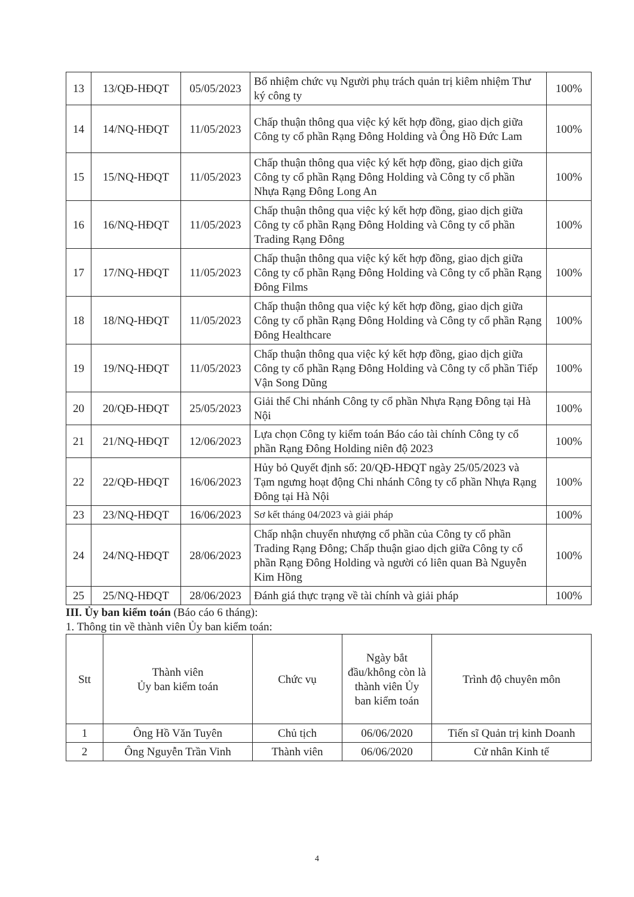| 13 | 13/QĐ-HĐQT | 05/05/2023 | Bổ nhiệm chức vụ Người phụ trách quản trị kiêm nhiệm Thư ký công ty | 100% |
| 14 | 14/NQ-HĐQT | 11/05/2023 | Chấp thuận thông qua việc ký kết hợp đồng, giao dịch giữa Công ty cổ phần Rạng Đông Holding và Ông Hồ Đức Lam | 100% |
| 15 | 15/NQ-HĐQT | 11/05/2023 | Chấp thuận thông qua việc ký kết hợp đồng, giao dịch giữa Công ty cổ phần Rạng Đông Holding và Công ty cổ phần Nhựa Rạng Đông Long An | 100% |
| 16 | 16/NQ-HĐQT | 11/05/2023 | Chấp thuận thông qua việc ký kết hợp đồng, giao dịch giữa Công ty cổ phần Rạng Đông Holding và Công ty cổ phần Trading Rạng Đông | 100% |
| 17 | 17/NQ-HĐQT | 11/05/2023 | Chấp thuận thông qua việc ký kết hợp đồng, giao dịch giữa Công ty cổ phần Rạng Đông Holding và Công ty cổ phần Rạng Đông Films | 100% |
| 18 | 18/NQ-HĐQT | 11/05/2023 | Chấp thuận thông qua việc ký kết hợp đồng, giao dịch giữa Công ty cổ phần Rạng Đông Holding và Công ty cổ phần Rạng Đông Healthcare | 100% |
| 19 | 19/NQ-HĐQT | 11/05/2023 | Chấp thuận thông qua việc ký kết hợp đồng, giao dịch giữa Công ty cổ phần Rạng Đông Holding và Công ty cổ phần Tiếp Vận Song Dũng | 100% |
| 20 | 20/QĐ-HĐQT | 25/05/2023 | Giải thể Chi nhánh Công ty cổ phần Nhựa Rạng Đông tại Hà Nội | 100% |
| 21 | 21/NQ-HĐQT | 12/06/2023 | Lựa chọn Công ty kiểm toán Báo cáo tài chính Công ty cổ phần Rạng Đông Holding niên độ 2023 | 100% |
| 22 | 22/QĐ-HĐQT | 16/06/2023 | Hủy bỏ Quyết định số: 20/QĐ-HĐQT ngày 25/05/2023 và Tạm ngưng hoạt động Chi nhánh Công ty cổ phần Nhựa Rạng Đông tại Hà Nội | 100% |
| 23 | 23/NQ-HĐQT | 16/06/2023 | Sơ kết tháng 04/2023 và giải pháp | 100% |
| 24 | 24/NQ-HĐQT | 28/06/2023 | Chấp nhận chuyển nhượng cổ phần của Công ty cổ phần Trading Rạng Đông; Chấp thuận giao dịch giữa Công ty cổ phần Rạng Đông Holding và người có liên quan Bà Nguyễn Kim Hồng | 100% |
| 25 | 25/NQ-HĐQT | 28/06/2023 | Đánh giá thực trạng về tài chính và giải pháp | 100% |
III. Ủy ban kiểm toán (Báo cáo 6 tháng):
1. Thông tin về thành viên Ủy ban kiểm toán:
| Stt | Thành viên Ủy ban kiểm toán | Chức vụ | Ngày bắt đầu/không còn là thành viên Ủy ban kiểm toán | Trình độ chuyên môn |
| --- | --- | --- | --- | --- |
| 1 | Ông Hồ Văn Tuyên | Chủ tịch | 06/06/2020 | Tiến sĩ Quản trị kinh Doanh |
| 2 | Ông Nguyễn Trần Vinh | Thành viên | 06/06/2020 | Cử nhân Kinh tế |
4